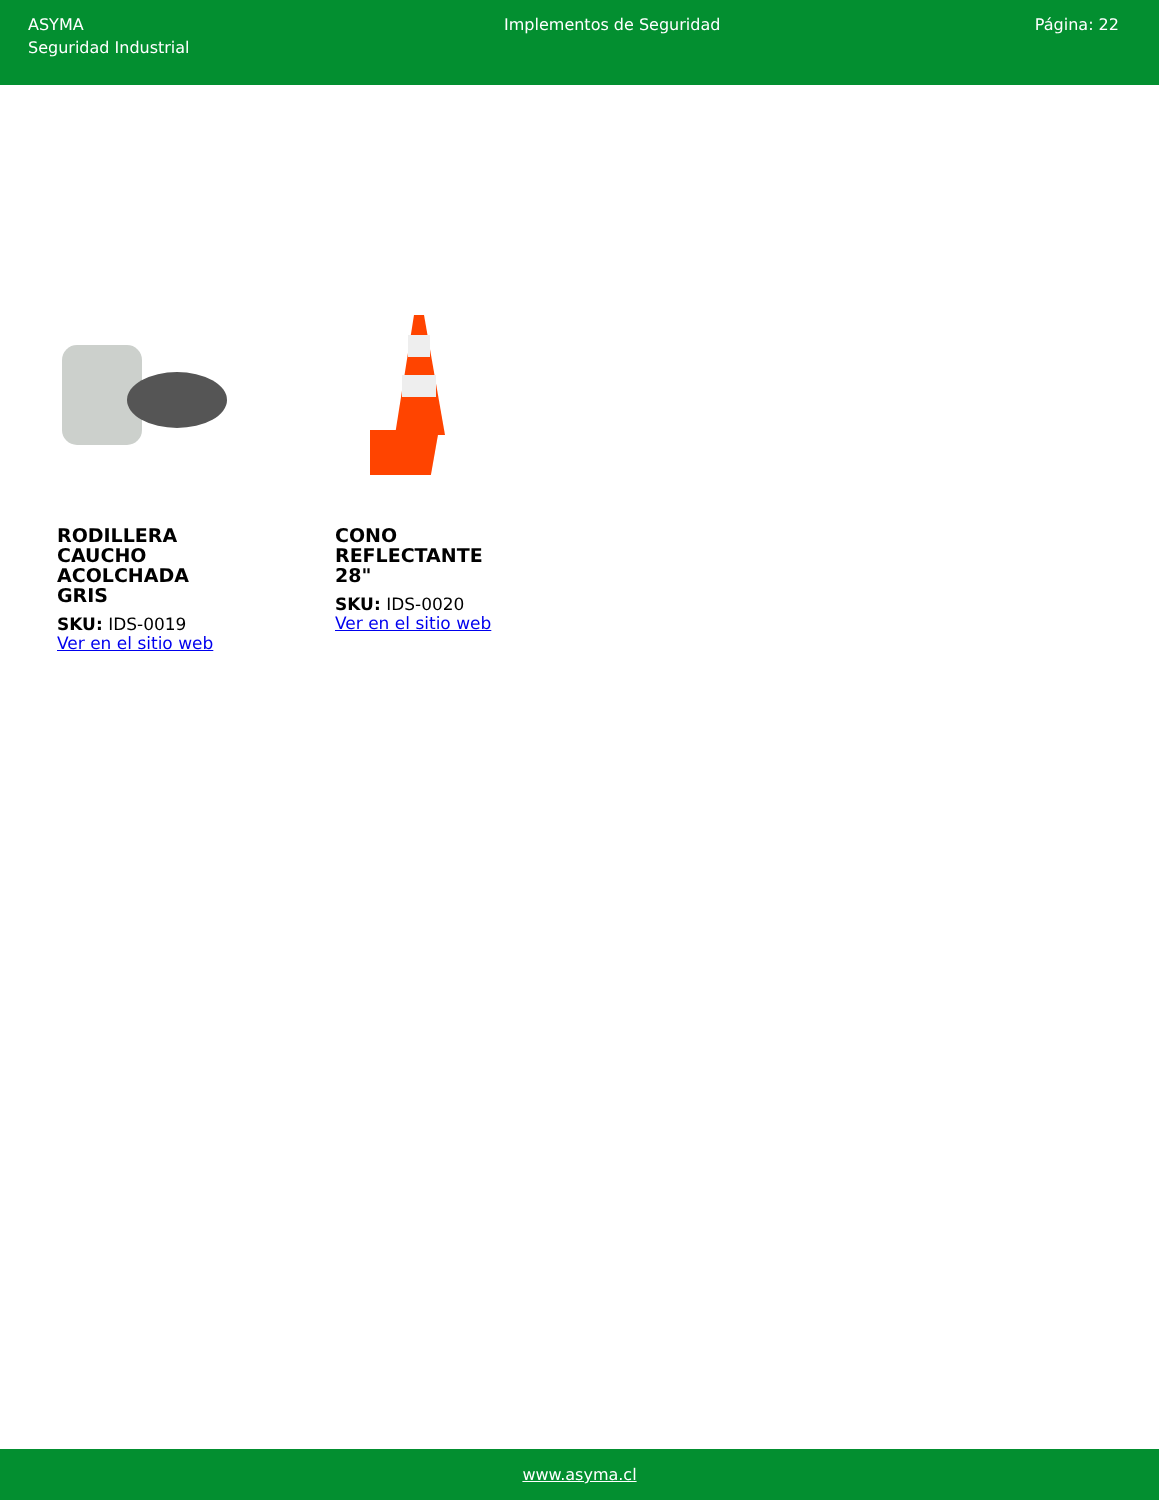ASYMA
Seguridad Industrial
Implementos de Seguridad Página: 22
RODILLERA CAUCHO ACOLCHADA GRIS
SKU: IDS-0019
Ver en el sitio web
CONO REFLECTANTE 28"
SKU: IDS-0020
Ver en el sitio web
www.asyma.cl